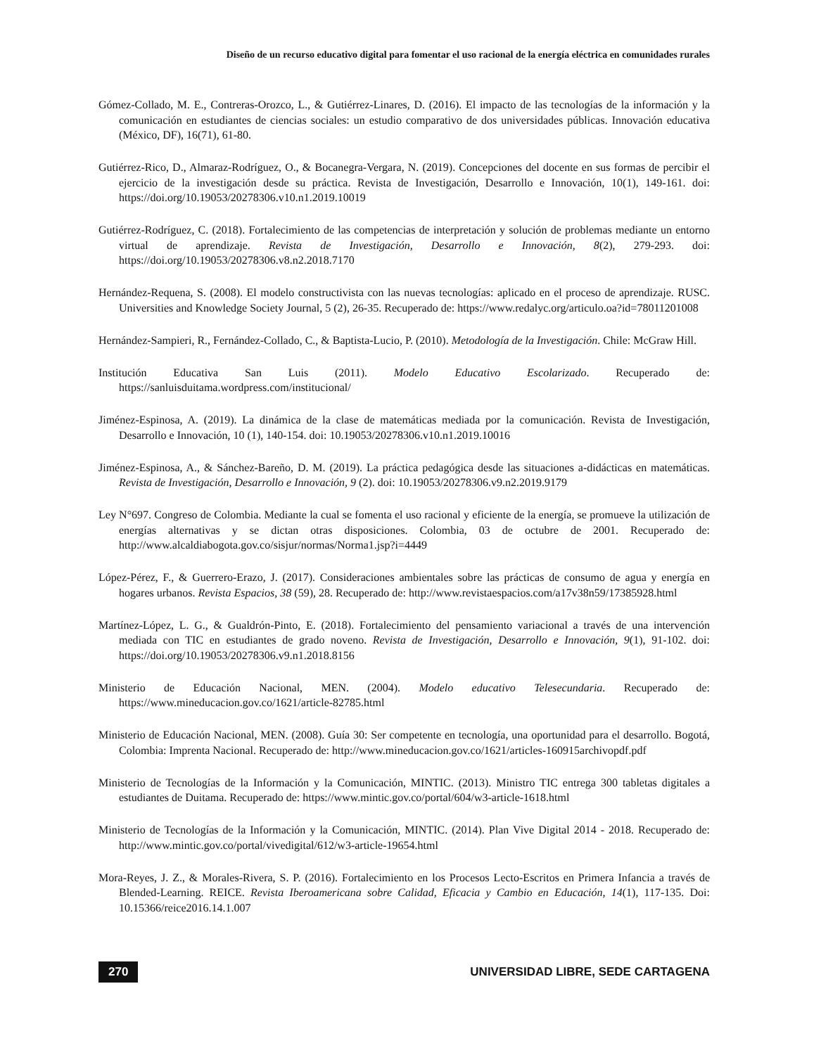Diseño de un recurso educativo digital para fomentar el uso racional de la energía eléctrica en comunidades rurales
Gómez-Collado, M. E., Contreras-Orozco, L., & Gutiérrez-Linares, D. (2016). El impacto de las tecnologías de la información y la comunicación en estudiantes de ciencias sociales: un estudio comparativo de dos universidades públicas. Innovación educativa (México, DF), 16(71), 61-80.
Gutiérrez-Rico, D., Almaraz-Rodríguez, O., & Bocanegra-Vergara, N. (2019). Concepciones del docente en sus formas de percibir el ejercicio de la investigación desde su práctica. Revista de Investigación, Desarrollo e Innovación, 10(1), 149-161. doi: https://doi.org/10.19053/20278306.v10.n1.2019.10019
Gutiérrez-Rodríguez, C. (2018). Fortalecimiento de las competencias de interpretación y solución de problemas mediante un entorno virtual de aprendizaje. Revista de Investigación, Desarrollo e Innovación, 8(2), 279-293. doi: https://doi.org/10.19053/20278306.v8.n2.2018.7170
Hernández-Requena, S. (2008). El modelo constructivista con las nuevas tecnologías: aplicado en el proceso de aprendizaje. RUSC. Universities and Knowledge Society Journal, 5 (2), 26-35. Recuperado de: https://www.redalyc.org/articulo.oa?id=78011201008
Hernández-Sampieri, R., Fernández-Collado, C., & Baptista-Lucio, P. (2010). Metodología de la Investigación. Chile: McGraw Hill.
Institución Educativa San Luis (2011). Modelo Educativo Escolarizado. Recuperado de: https://sanluisduitama.wordpress.com/institucional/
Jiménez-Espinosa, A. (2019). La dinámica de la clase de matemáticas mediada por la comunicación. Revista de Investigación, Desarrollo e Innovación, 10 (1), 140-154. doi: 10.19053/20278306.v10.n1.2019.10016
Jiménez-Espinosa, A., & Sánchez-Bareño, D. M. (2019). La práctica pedagógica desde las situaciones a-didácticas en matemáticas. Revista de Investigación, Desarrollo e Innovación, 9 (2). doi: 10.19053/20278306.v9.n2.2019.9179
Ley N°697. Congreso de Colombia. Mediante la cual se fomenta el uso racional y eficiente de la energía, se promueve la utilización de energías alternativas y se dictan otras disposiciones. Colombia, 03 de octubre de 2001. Recuperado de: http://www.alcaldiabogota.gov.co/sisjur/normas/Norma1.jsp?i=4449
López-Pérez, F., & Guerrero-Erazo, J. (2017). Consideraciones ambientales sobre las prácticas de consumo de agua y energía en hogares urbanos. Revista Espacios, 38 (59), 28. Recuperado de: http://www.revistaespacios.com/a17v38n59/17385928.html
Martínez-López, L. G., & Gualdrón-Pinto, E. (2018). Fortalecimiento del pensamiento variacional a través de una intervención mediada con TIC en estudiantes de grado noveno. Revista de Investigación, Desarrollo e Innovación, 9(1), 91-102. doi: https://doi.org/10.19053/20278306.v9.n1.2018.8156
Ministerio de Educación Nacional, MEN. (2004). Modelo educativo Telesecundaria. Recuperado de: https://www.mineducacion.gov.co/1621/article-82785.html
Ministerio de Educación Nacional, MEN. (2008). Guía 30: Ser competente en tecnología, una oportunidad para el desarrollo. Bogotá, Colombia: Imprenta Nacional. Recuperado de: http://www.mineducacion.gov.co/1621/articles-160915archivopdf.pdf
Ministerio de Tecnologías de la Información y la Comunicación, MINTIC. (2013). Ministro TIC entrega 300 tabletas digitales a estudiantes de Duitama. Recuperado de: https://www.mintic.gov.co/portal/604/w3-article-1618.html
Ministerio de Tecnologías de la Información y la Comunicación, MINTIC. (2014). Plan Vive Digital 2014 - 2018. Recuperado de: http://www.mintic.gov.co/portal/vivedigital/612/w3-article-19654.html
Mora-Reyes, J. Z., & Morales-Rivera, S. P. (2016). Fortalecimiento en los Procesos Lecto-Escritos en Primera Infancia a través de Blended-Learning. REICE. Revista Iberoamericana sobre Calidad, Eficacia y Cambio en Educación, 14(1), 117-135. Doi: 10.15366/reice2016.14.1.007
270 UNIVERSIDAD LIBRE, SEDE CARTAGENA